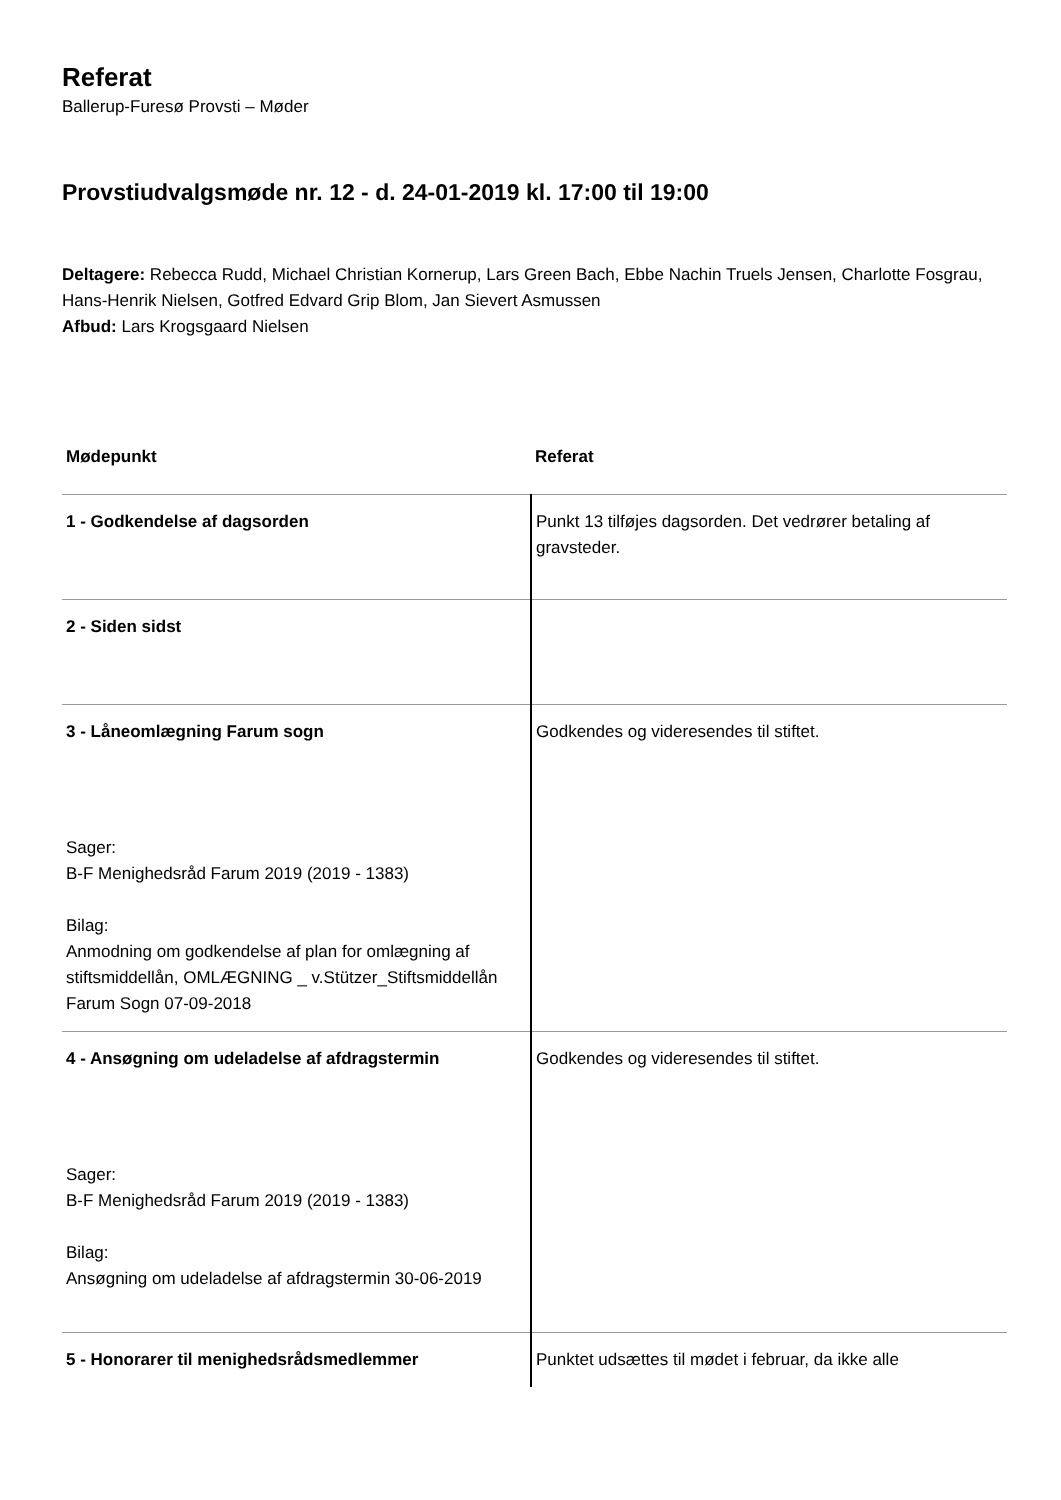Referat
Ballerup-Furesø Provsti – Møder
Provstiudvalgsmøde nr. 12 - d. 24-01-2019 kl. 17:00 til 19:00
Deltagere: Rebecca Rudd, Michael Christian Kornerup, Lars Green Bach, Ebbe Nachin Truels Jensen, Charlotte Fosgrau, Hans-Henrik Nielsen, Gotfred Edvard Grip Blom, Jan Sievert Asmussen
Afbud: Lars Krogsgaard Nielsen
| Mødepunkt | Referat |
| --- | --- |
| 1 - Godkendelse af dagsorden | Punkt 13 tilføjes dagsorden. Det vedrører betaling af gravsteder. |
| 2 - Siden sidst | |
| 3 - Låneomlægning Farum sogn Sager: B-F Menighedsråd Farum 2019 (2019 - 1383) Bilag: Anmodning om godkendelse af plan for omlægning af stiftsmiddellån, OMLÆGNING _ v.Stützer_Stiftsmiddellån Farum Sogn 07-09-2018 | Godkendes og videresendes til stiftet. |
| 4 - Ansøgning om udeladelse af afdragstermin Sager: B-F Menighedsråd Farum 2019 (2019 - 1383) Bilag: Ansøgning om udeladelse af afdragstermin 30-06-2019 | Godkendes og videresendes til stiftet. |
| 5 - Honorarer til menighedsrådsmedlemmer | Punktet udsættes til mødet i februar, da ikke alle |